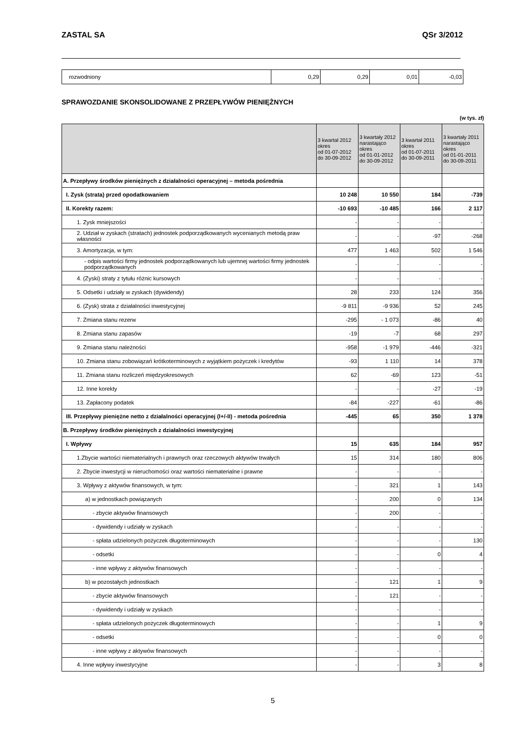ZASTAL SA QSr 3/2012
| rozwodniony | 0,29 | 0,29 | 0,01 | -0,03 |
SPRAWOZDANIE SKONSOLIDOWANE Z PRZEPŁYWÓW PIENIĘŻNYCH
(w tys. zł)
| | 3 kwartał 2012 okres od 01-07-2012 do 30-09-2012 | 3 kwartały 2012 narastająco okres od 01-01-2012 do 30-09-2012 | 3 kwartał 2011 okres od 01-07-2011 do 30-09-2011 | 3 kwartały 2011 narastająco okres od 01-01-2011 do 30-09-2011 |
| --- | --- | --- | --- | --- |
| A. Przepływy środków pieniężnych z działalności operacyjnej – metoda pośrednia | | | | |
| I. Zysk (strata) przed opodatkowaniem | 10 248 | 10 550 | 184 | -739 |
| II. Korekty razem: | -10 693 | -10 485 | 166 | 2 117 |
| 1. Zysk mniejszości | - | - | - | - |
| 2. Udział w zyskach (stratach) jednostek podporządkowanych wycenianych metodą praw własności | - | - | -97 | -268 |
| 3. Amortyzacja, w tym: | 477 | 1 463 | 502 | 1 546 |
| - odpis wartości firmy jednostek podporządkowanych lub ujemnej wartości firmy jednostek podporządkowanych | - | - | - | - |
| 4. (Zyski) straty z tytułu różnic kursowych | - | - | - | - |
| 5. Odsetki i udziały w zyskach (dywidendy) | 28 | 233 | 124 | 356 |
| 6. (Zysk) strata z działalności inwestycyjnej | -9 811 | -9 936 | 52 | 245 |
| 7. Zmiana stanu rezerw | -295 | - 1 073 | -86 | 40 |
| 8. Zmiana stanu zapasów | -19 | -7 | 68 | 297 |
| 9. Zmiana stanu należności | -958 | -1 979 | -446 | -321 |
| 10. Zmiana stanu zobowiązań krótkoterminowych z wyjątkiem pożyczek i kredytów | -93 | 1 110 | 14 | 378 |
| 11. Zmiana stanu rozliczeń międzyokresowych | 62 | -69 | 123 | -51 |
| 12. Inne korekty | - | - | -27 | -19 |
| 13. Zapłacony podatek | -84 | -227 | -61 | -86 |
| III. Przepływy pieniężne netto z działalności operacyjnej (I+/-II) - metoda pośrednia | -445 | 65 | 350 | 1 378 |
| B. Przepływy środków pieniężnych z działalności inwestycyjnej | | | | |
| I. Wpływy | 15 | 635 | 184 | 957 |
| 1.Zbycie wartości niematerialnych i prawnych oraz rzeczowych aktywów trwałych | 15 | 314 | 180 | 806 |
| 2. Zbycie inwestycji w nieruchomości oraz wartości niematerialne i prawne | - | - | - | - |
| 3. Wpływy z aktywów finansowych, w tym: | - | 321 | 1 | 143 |
| a) w jednostkach powiązanych | - | 200 | 0 | 134 |
| - zbycie aktywów finansowych | - | 200 | - | - |
| - dywidendy i udziały w zyskach | - | - | - | - |
| - spłata udzielonych pożyczek długoterminowych | - | - | - | 130 |
| - odsetki | - | - | 0 | 4 |
| - inne wpływy z aktywów finansowych | - | - | - | - |
| b) w pozostałych jednostkach | - | 121 | 1 | 9 |
| - zbycie aktywów finansowych | - | 121 | - | - |
| - dywidendy i udziały w zyskach | - | - | - | - |
| - spłata udzielonych pożyczek długoterminowych | - | - | 1 | 9 |
| - odsetki | - | - | 0 | 0 |
| - inne wpływy z aktywów finansowych | - | - | - | - |
| 4. Inne wpływy inwestycyjne | - | - | 3 | 8 |
5